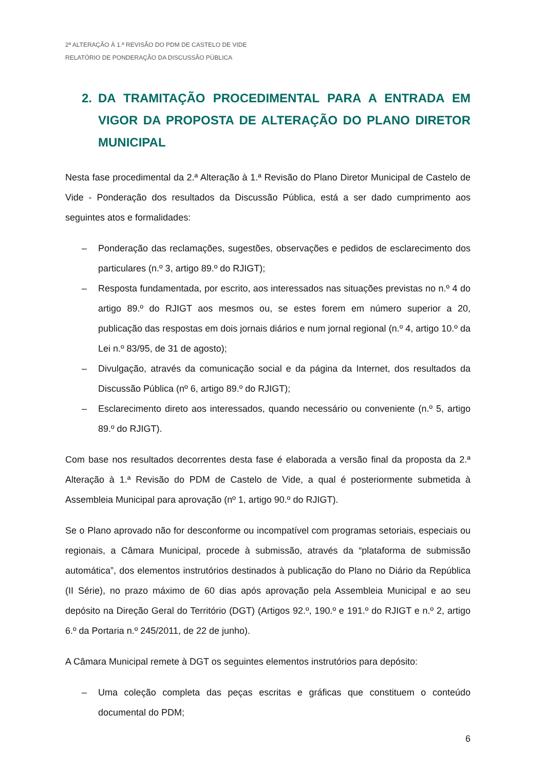2ª ALTERAÇÃO À 1.ª REVISÃO DO PDM DE CASTELO DE VIDE
RELATÓRIO DE PONDERAÇÃO DA DISCUSSÃO PÚBLICA
2. DA TRAMITAÇÃO PROCEDIMENTAL PARA A ENTRADA EM VIGOR DA PROPOSTA DE ALTERAÇÃO DO PLANO DIRETOR MUNICIPAL
Nesta fase procedimental da 2.ª Alteração à 1.ª Revisão do Plano Diretor Municipal de Castelo de Vide - Ponderação dos resultados da Discussão Pública, está a ser dado cumprimento aos seguintes atos e formalidades:
– Ponderação das reclamações, sugestões, observações e pedidos de esclarecimento dos particulares (n.º 3, artigo 89.º do RJIGT);
– Resposta fundamentada, por escrito, aos interessados nas situações previstas no n.º 4 do artigo 89.º do RJIGT aos mesmos ou, se estes forem em número superior a 20, publicação das respostas em dois jornais diários e num jornal regional (n.º 4, artigo 10.º da Lei n.º 83/95, de 31 de agosto);
– Divulgação, através da comunicação social e da página da Internet, dos resultados da Discussão Pública (nº 6, artigo 89.º do RJIGT);
– Esclarecimento direto aos interessados, quando necessário ou conveniente (n.º 5, artigo 89.º do RJIGT).
Com base nos resultados decorrentes desta fase é elaborada a versão final da proposta da 2.ª Alteração à 1.ª Revisão do PDM de Castelo de Vide, a qual é posteriormente submetida à Assembleia Municipal para aprovação (nº 1, artigo 90.º do RJIGT).
Se o Plano aprovado não for desconforme ou incompatível com programas setoriais, especiais ou regionais, a Câmara Municipal, procede à submissão, através da “plataforma de submissão automática”, dos elementos instrutórios destinados à publicação do Plano no Diário da República (II Série), no prazo máximo de 60 dias após aprovação pela Assembleia Municipal e ao seu depósito na Direção Geral do Território (DGT) (Artigos 92.º, 190.º e 191.º do RJIGT e n.º 2, artigo 6.º da Portaria n.º 245/2011, de 22 de junho).
A Câmara Municipal remete à DGT os seguintes elementos instrutórios para depósito:
– Uma coleção completa das peças escritas e gráficas que constituem o conteúdo documental do PDM;
6